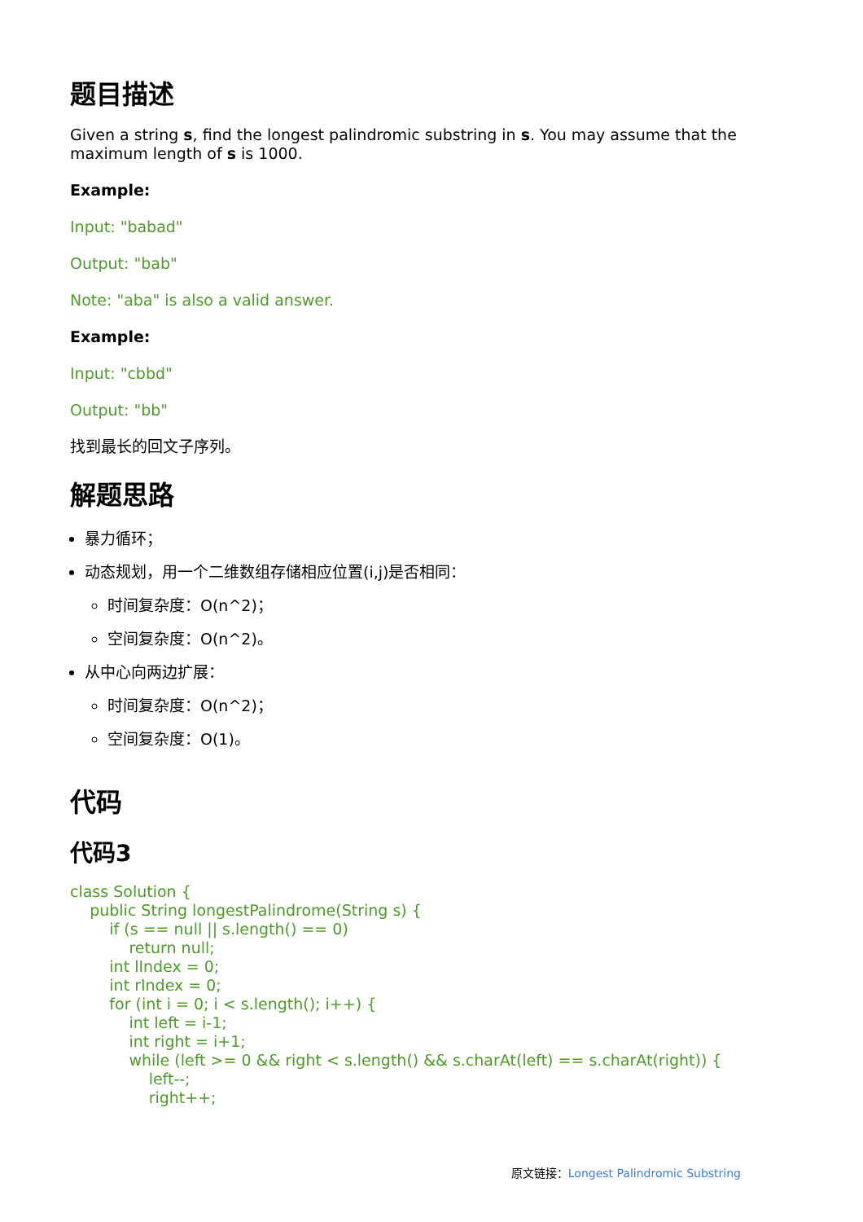题目描述
Given a string s, find the longest palindromic substring in s. You may assume that the maximum length of s is 1000.
Example:
Input: "babad"
Output: "bab"
Note: "aba" is also a valid answer.
Example:
Input: "cbbd"
Output: "bb"
找到最长的回文子序列。
解题思路
暴力循环；
动态规划，用一个二维数组存储相应位置(i,j)是否相同：
时间复杂度：O(n^2)；
空间复杂度：O(n^2)。
从中心向两边扩展：
时间复杂度：O(n^2)；
空间复杂度：O(1)。
代码
代码3
class Solution {
    public String longestPalindrome(String s) {
        if (s == null || s.length() == 0)
            return null;
        int lIndex = 0;
        int rIndex = 0;
        for (int i = 0; i < s.length(); i++) {
            int left = i-1;
            int right = i+1;
            while (left >= 0 && right < s.length() && s.charAt(left) == s.charAt(right)) {
                left--;
                right++;
原文链接：Longest Palindromic Substring